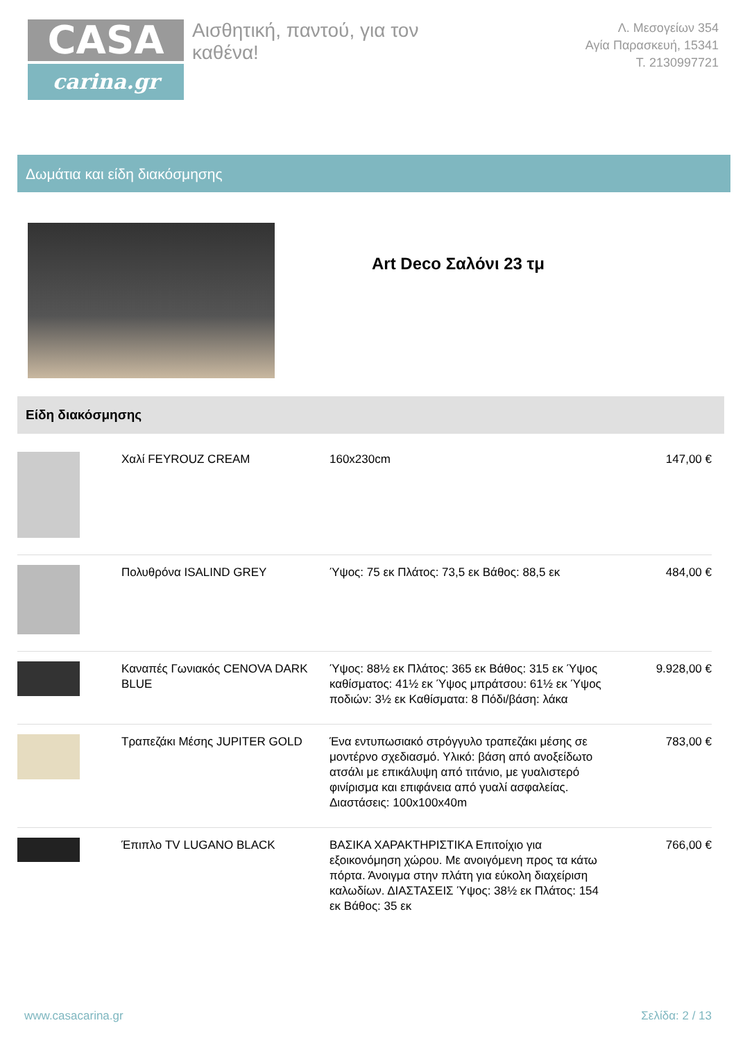CASA
carina.gr
Αισθητική, παντού, για τον καθένα!
Λ. Μεσογείων 354
Αγία Παρασκευή, 15341
Τ. 2130997721
Δωμάτια και είδη διακόσμησης
Art Deco Σαλόνι 23 τμ
Είδη διακόσμησης
| | Χαλί FEYROUZ CREAM | 160x230cm | 147,00 € |
| | Πολυθρόνα ISALIND GREY | Ύψος: 75 εκ Πλάτος: 73,5 εκ Βάθος: 88,5 εκ | 484,00 € |
| | Καναπές Γωνιακός CENOVA DARK BLUE | Ύψος: 88½ εκ Πλάτος: 365 εκ Βάθος: 315 εκ Ύψος καθίσματος: 41½ εκ Ύψος μπράτσου: 61½ εκ Ύψος ποδιών: 3½ εκ Καθίσματα: 8 Πόδι/βάση: λάκα | 9.928,00 € |
| | Τραπεζάκι Μέσης JUPITER GOLD | Ένα εντυπωσιακό στρόγγυλο τραπεζάκι μέσης σε μοντέρνο σχεδιασμό. Υλικό: βάση από ανοξείδωτο ατσάλι με επικάλυψη από τιτάνιο, με γυαλιστερό φινίρισμα και επιφάνεια από γυαλί ασφαλείας. Διαστάσεις: 100x100x40m | 783,00 € |
| | Έπιπλο TV LUGANO BLACK | ΒΑΣΙΚΑ ΧΑΡΑΚΤΗΡΙΣΤΙΚΑ Επιτοίχιο για εξοικονόμηση χώρου. Με ανοιγόμενη προς τα κάτω πόρτα. Άνοιγμα στην πλάτη για εύκολη διαχείριση καλωδίων. ΔΙΑΣΤΑΣΕΙΣ Ύψος: 38½ εκ Πλάτος: 154 εκ Βάθος: 35 εκ | 766,00 € |
www.casacarina.gr Σελίδα: 2 / 13